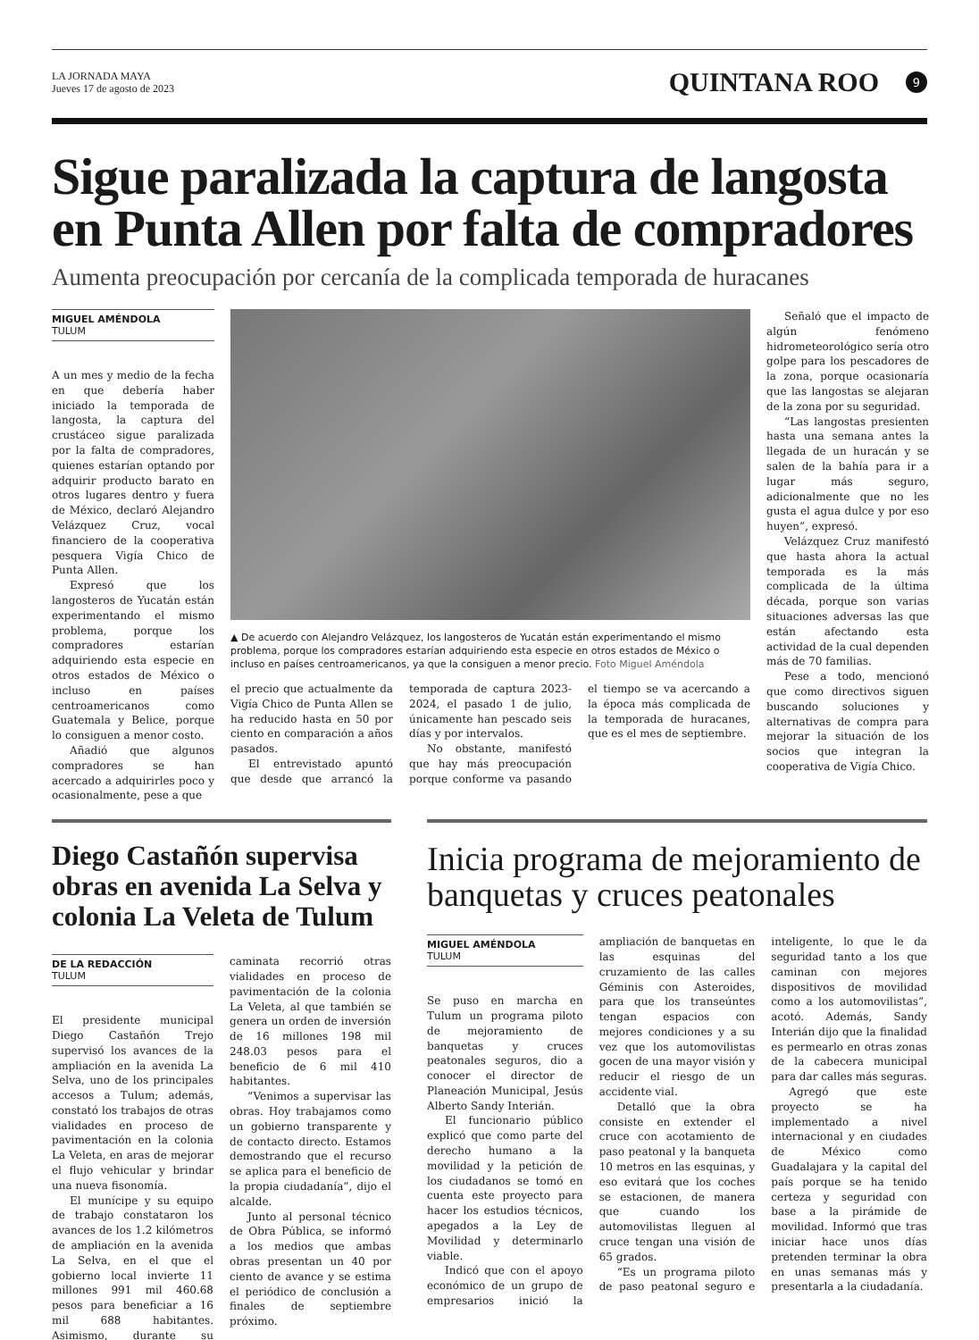LA JORNADA MAYA
Jueves 17 de agosto de 2023
QUINTANA ROO 9
Sigue paralizada la captura de langosta en Punta Allen por falta de compradores
Aumenta preocupación por cercanía de la complicada temporada de huracanes
MIGUEL AMÉNDOLA
TULUM
A un mes y medio de la fecha en que debería haber iniciado la temporada de langosta, la captura del crustáceo sigue paralizada por la falta de compradores, quienes estarían optando por adquirir producto barato en otros lugares dentro y fuera de México, declaró Alejandro Velázquez Cruz, vocal financiero de la cooperativa pesquera Vigía Chico de Punta Allen.
Expresó que los langosteros de Yucatán están experimentando el mismo problema, porque los compradores estarían adquiriendo esta especie en otros estados de México o incluso en países centroamericanos como Guatemala y Belice, porque lo consiguen a menor costo.
Añadió que algunos compradores se han acercado a adquirirles poco y ocasionalmente, pese a que
▲ De acuerdo con Alejandro Velázquez, los langosteros de Yucatán están experimentando el mismo problema, porque los compradores estarían adquiriendo esta especie en otros estados de México o incluso en países centroamericanos, ya que la consiguen a menor precio. Foto Miguel Améndola
el precio que actualmente da Vigía Chico de Punta Allen se ha reducido hasta en 50 por ciento en comparación a años pasados.
El entrevistado apuntó que desde que arrancó la temporada de captura 2023-2024, el pasado 1 de julio, únicamente han pescado seis días y por intervalos.
No obstante, manifestó que hay más preocupación porque conforme va pasando el tiempo se va acercando a la época más complicada de la temporada de huracanes, que es el mes de septiembre.
Señaló que el impacto de algún fenómeno hidrometeorológico sería otro golpe para los pescadores de la zona, porque ocasionaría que las langostas se alejaran de la zona por su seguridad.
“Las langostas presienten hasta una semana antes la llegada de un huracán y se salen de la bahía para ir a lugar más seguro, adicionalmente que no les gusta el agua dulce y por eso huyen”, expresó.
Velázquez Cruz manifestó que hasta ahora la actual temporada es la más complicada de la última década, porque son varias situaciones adversas las que están afectando esta actividad de la cual dependen más de 70 familias.
Pese a todo, mencionó que como directivos siguen buscando soluciones y alternativas de compra para mejorar la situación de los socios que integran la cooperativa de Vigía Chico.
Diego Castañón supervisa obras en avenida La Selva y colonia La Veleta de Tulum
DE LA REDACCIÓN
TULUM
El presidente municipal Diego Castañón Trejo supervisó los avances de la ampliación en la avenida La Selva, uno de los principales accesos a Tulum; además, constató los trabajos de otras vialidades en proceso de pavimentación en la colonia La Veleta, en aras de mejorar el flujo vehicular y brindar una nueva fisonomía.
El munícipe y su equipo de trabajo constataron los avances de los 1.2 kilómetros de ampliación en la avenida La Selva, en el que el gobierno local invierte 11 millones 991 mil 460.68 pesos para beneficiar a 16 mil 688 habitantes. Asimismo, durante su caminata recorrió otras vialidades en proceso de pavimentación de la colonia La Veleta, al que también se genera un orden de inversión de 16 millones 198 mil 248.03 pesos para el beneficio de 6 mil 410 habitantes.
“Venimos a supervisar las obras. Hoy trabajamos como un gobierno transparente y de contacto directo. Estamos demostrando que el recurso se aplica para el beneficio de la propia ciudadanía”, dijo el alcalde.
Junto al personal técnico de Obra Pública, se informó a los medios que ambas obras presentan un 40 por ciento de avance y se estima el periódico de conclusión a finales de septiembre próximo.
Inicia programa de mejoramiento de banquetas y cruces peatonales
MIGUEL AMÉNDOLA
TULUM
Se puso en marcha en Tulum un programa piloto de mejoramiento de banquetas y cruces peatonales seguros, dio a conocer el director de Planeación Municipal, Jesús Alberto Sandy Interián.
El funcionario público explicó que como parte del derecho humano a la movilidad y la petición de los ciudadanos se tomó en cuenta este proyecto para hacer los estudios técnicos, apegados a la Ley de Movilidad y determinarlo viable.
Indicó que con el apoyo económico de un grupo de empresarios inició la ampliación de banquetas en las esquinas del cruzamiento de las calles Géminis con Asteroides, para que los transeúntes tengan espacios con mejores condiciones y a su vez que los automovilistas gocen de una mayor visión y reducir el riesgo de un accidente vial.
Detalló que la obra consiste en extender el cruce con acotamiento de paso peatonal y la banqueta 10 metros en las esquinas, y eso evitará que los coches se estacionen, de manera que cuando los automovilistas lleguen al cruce tengan una visión de 65 grados.
“Es un programa piloto de paso peatonal seguro e inteligente, lo que le da seguridad tanto a los que caminan con mejores dispositivos de movilidad como a los automovilistas”, acotó. Además, Sandy Interián dijo que la finalidad es permearlo en otras zonas de la cabecera municipal para dar calles más seguras.
Agregó que este proyecto se ha implementado a nivel internacional y en ciudades de México como Guadalajara y la capital del país porque se ha tenido certeza y seguridad con base a la pirámide de movilidad. Informó que tras iniciar hace unos días pretenden terminar la obra en unas semanas más y presentarla a la ciudadanía.